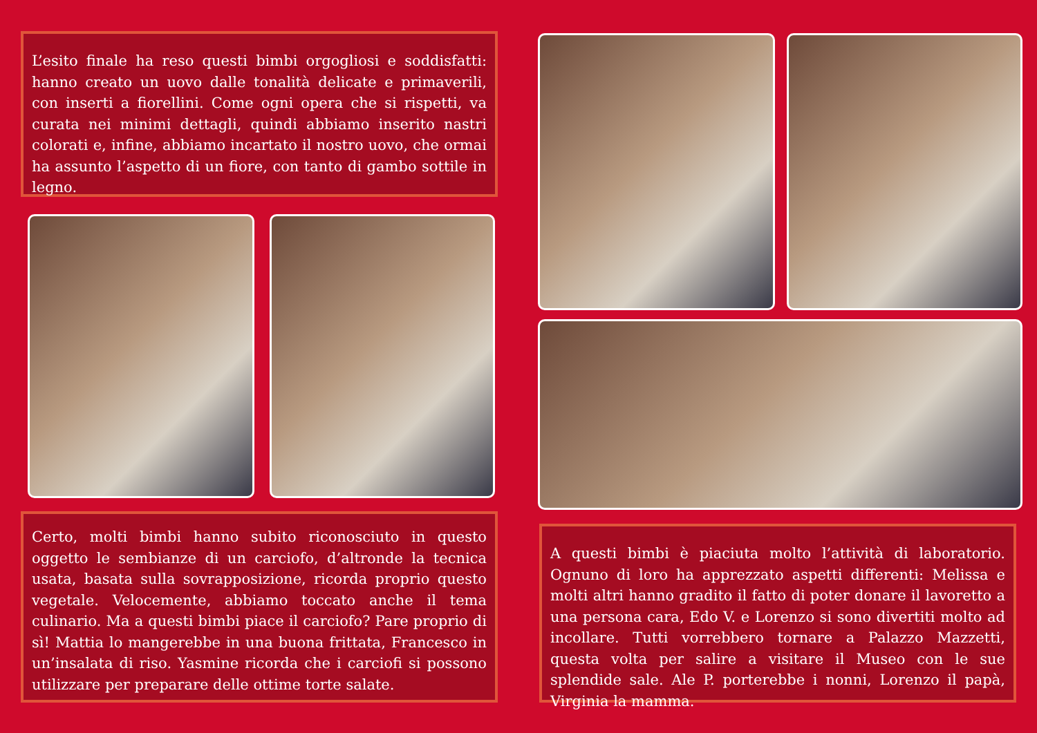L’esito finale ha reso questi bimbi orgogliosi e soddisfatti: hanno creato un uovo dalle tonalità delicate e primaverili, con inserti a fiorellini. Come ogni opera che si rispetti, va curata nei minimi dettagli, quindi abbiamo inserito nastri colorati e, infine, abbiamo incartato il nostro uovo, che ormai ha assunto l’aspetto di un fiore, con tanto di gambo sottile in legno.
Certo, molti bimbi hanno subito riconosciuto in questo oggetto le sembianze di un carciofo, d’altronde la tecnica usata, basata sulla sovrapposizione, ricorda proprio questo vegetale. Velocemente, abbiamo toccato anche il tema culinario. Ma a questi bimbi piace il carciofo? Pare proprio di sì! Mattia lo mangerebbe in una buona frittata, Francesco in un’insalata di riso. Yasmine ricorda che i carciofi si possono utilizzare per preparare delle ottime torte salate.
A questi bimbi è piaciuta molto l’attività di laboratorio. Ognuno di loro ha apprezzato aspetti differenti: Melissa e molti altri hanno gradito il fatto di poter donare il lavoretto a una persona cara, Edo V. e Lorenzo si sono divertiti molto ad incollare. Tutti vorrebbero tornare a Palazzo Mazzetti, questa volta per salire a visitare il Museo con le sue splendide sale. Ale P. porterebbe i nonni, Lorenzo il papà, Virginia la mamma.